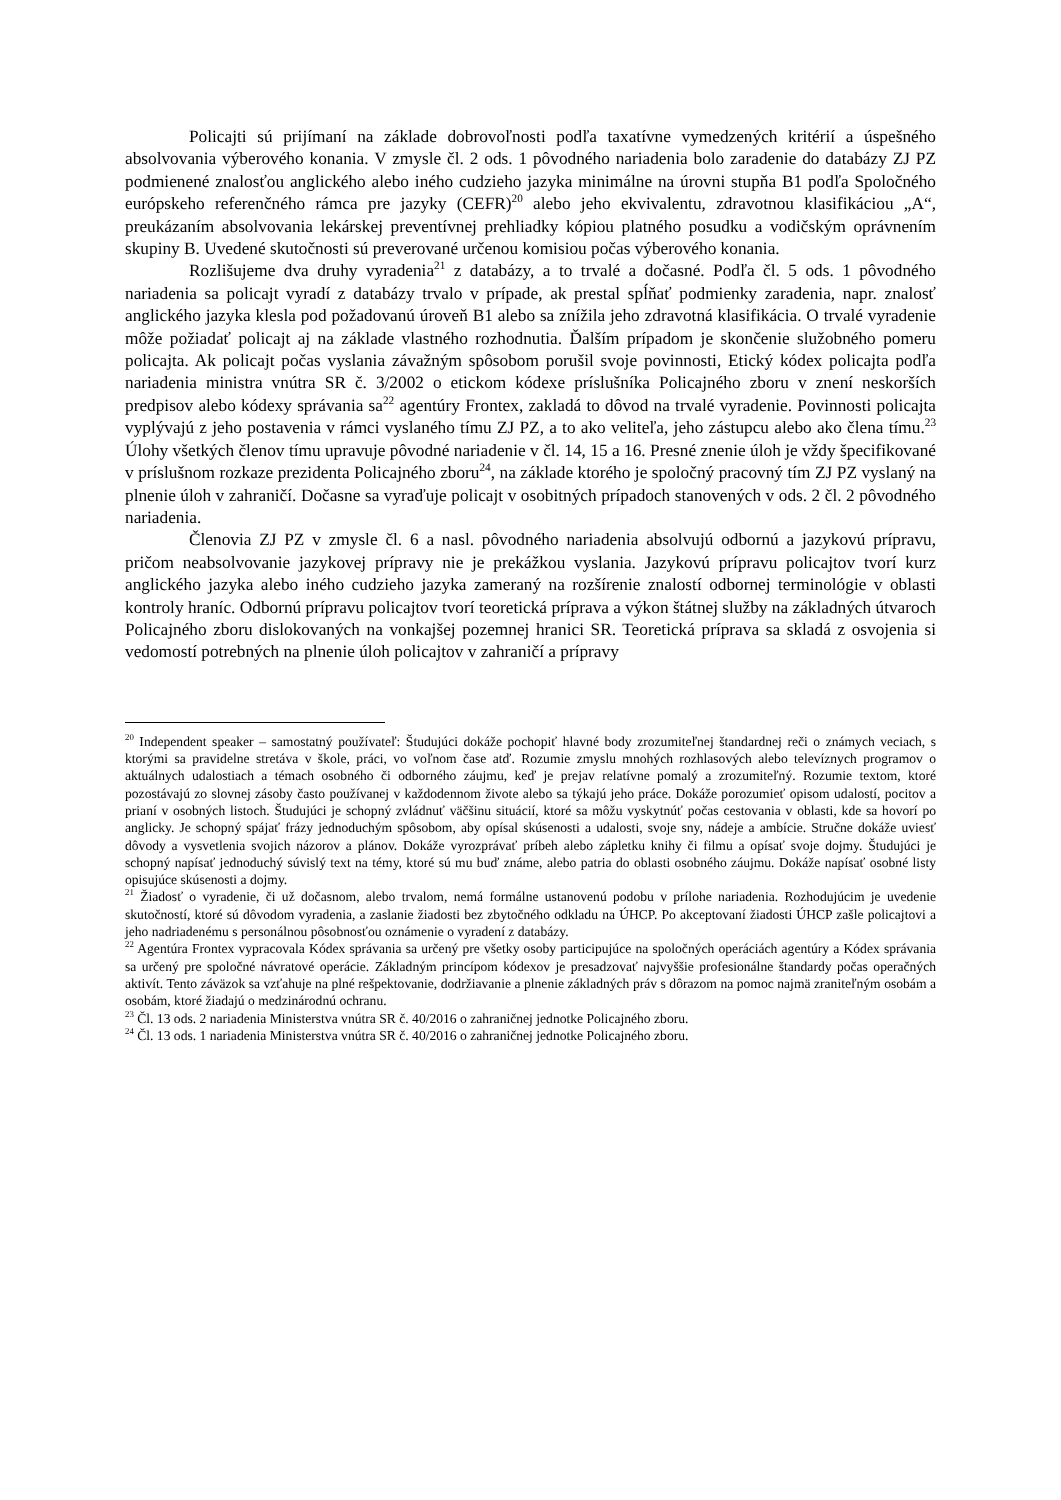Policajti sú prijímaní na základe dobrovoľnosti podľa taxatívne vymedzených kritérií a úspešného absolvovania výberového konania. V zmysle čl. 2 ods. 1 pôvodného nariadenia bolo zaradenie do databázy ZJ PZ podmienené znalosťou anglického alebo iného cudzieho jazyka minimálne na úrovni stupňa B1 podľa Spoločného európskeho referenčného rámca pre jazyky (CEFR)<sup>20</sup> alebo jeho ekvivalentu, zdravotnou klasifikáciou „A“, preukázaním absolvovania lekárskej preventívnej prehliadky kópiou platného posudku a vodičským oprávnením skupiny B. Uvedené skutočnosti sú preverované určenou komisiou počas výberového konania.
Rozlišujeme dva druhy vyradenia<sup>21</sup> z databázy, a to trvalé a dočasné. Podľa čl. 5 ods. 1 pôvodného nariadenia sa policajt vyradí z databázy trvalo v prípade, ak prestal spĺňať podmienky zaradenia, napr. znalosť anglického jazyka klesla pod požadovanú úroveň B1 alebo sa znížila jeho zdravotná klasifikácia. O trvalé vyradenie môže požiadať policajt aj na základe vlastného rozhodnutia. Ďalším prípadom je skončenie služobného pomeru policajta. Ak policajt počas vyslania závažným spôsobom porušil svoje povinnosti, Etický kódex policajta podľa nariadenia ministra vnútra SR č. 3/2002 o etickom kódexe príslušníka Policajného zboru v znení neskorších predpisov alebo kódexy správania sa<sup>22</sup> agentúry Frontex, zakladá to dôvod na trvalé vyradenie. Povinnosti policajta vyplývajú z jeho postavenia v rámci vyslaného tímu ZJ PZ, a to ako veliteľa, jeho zástupcu alebo ako člena tímu.<sup>23</sup> Úlohy všetkých členov tímu upravuje pôvodné nariadenie v čl. 14, 15 a 16. Presné znenie úloh je vždy špecifikované v príslušnom rozkaze prezidenta Policajného zboru<sup>24</sup>, na základe ktorého je spoločný pracovný tím ZJ PZ vyslaný na plnenie úloh v zahraničí. Dočasne sa vyraďuje policajt v osobitných prípadoch stanovených v ods. 2 čl. 2 pôvodného nariadenia.
Členovia ZJ PZ v zmysle čl. 6 a nasl. pôvodného nariadenia absolvujú odbornú a jazykovú prípravu, pričom neabsolvovanie jazykovej prípravy nie je prekážkou vyslania. Jazykovú prípravu policajtov tvorí kurz anglického jazyka alebo iného cudzieho jazyka zameraný na rozšírenie znalostí odbornej terminológie v oblasti kontroly hraníc. Odbornú prípravu policajtov tvorí teoretická príprava a výkon štátnej služby na základných útvaroch Policajného zboru dislokovaných na vonkajšej pozemnej hranici SR. Teoretická príprava sa skladá z osvojenia si vedomostí potrebných na plnenie úloh policajtov v zahraničí a prípravy
<sup>20</sup> Independent speaker – samostatný používateľ: Študujúci dokáže pochopiť hlavné body zrozumiteľnej štandardnej reči o známych veciach, s ktorými sa pravidelne stretáva v škole, práci, vo voľnom čase atď. Rozumie zmyslu mnohých rozhlasových alebo televíznych programov o aktuálnych udalostiach a témach osobného či odborného záujmu, keď je prejav relatívne pomalý a zrozumiteľný. Rozumie textom, ktoré pozostávajú zo slovnej zásoby často používanej v každodennom živote alebo sa týkajú jeho práce. Dokáže porozumieť opisom udalostí, pocitov a prianí v osobných listoch. Študujúci je schopný zvládnuť väčšinu situácií, ktoré sa môžu vyskytnúť počas cestovania v oblasti, kde sa hovorí po anglicky. Je schopný spájať frázy jednoduchým spôsobom, aby opísal skúsenosti a udalosti, svoje sny, nádeje a ambície. Stručne dokáže uviesť dôvody a vysvetlenia svojich názorov a plánov. Dokáže vyrozprávať príbeh alebo zápletku knihy či filmu a opísať svoje dojmy. Študujúci je schopný napísať jednoduchý súvislý text na témy, ktoré sú mu buď známe, alebo patria do oblasti osobného záujmu. Dokáže napísať osobné listy opisujúce skúsenosti a dojmy.
<sup>21</sup> Žiadosť o vyradenie, či už dočasnom, alebo trvalom, nemá formálne ustanovenú podobu v prílohe nariadenia. Rozhodujúcim je uvedenie skutočností, ktoré sú dôvodom vyradenia, a zaslanie žiadosti bez zbytočného odkladu na ÚHCP. Po akceptovaní žiadosti ÚHCP zašle policajtovi a jeho nadriadenému s personálnou pôsobnosťou oznámenie o vyradení z databázy.
<sup>22</sup> Agentúra Frontex vypracovala Kódex správania sa určený pre všetky osoby participujúce na spoločných operáciách agentúry a Kódex správania sa určený pre spoločné návratové operácie. Základným princípom kódexov je presadzovať najvyššie profesionálne štandardy počas operačných aktivít. Tento záväzok sa vzťahuje na plné rešpektovanie, dodržiavanie a plnenie základných práv s dôrazom na pomoc najmä zraniteľným osobám a osobám, ktoré žiadajú o medzinárodnú ochranu.
<sup>23</sup> Čl. 13 ods. 2 nariadenia Ministerstva vnútra SR č. 40/2016 o zahraničnej jednotke Policajného zboru.
<sup>24</sup> Čl. 13 ods. 1 nariadenia Ministerstva vnútra SR č. 40/2016 o zahraničnej jednotke Policajného zboru.